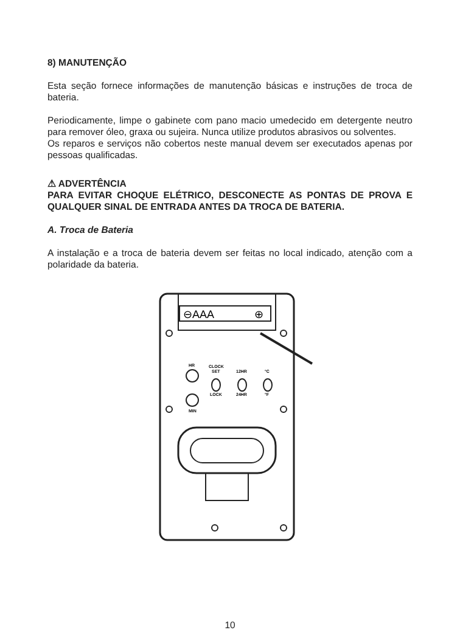8) MANUTENÇÃO
Esta seção fornece informações de manutenção básicas e instruções de troca de bateria.
Periodicamente, limpe o gabinete com pano macio umedecido em detergente neutro para remover óleo, graxa ou sujeira. Nunca utilize produtos abrasivos ou solventes.
Os reparos e serviços não cobertos neste manual devem ser executados apenas por pessoas qualificadas.
⚠ ADVERTÊNCIA
PARA EVITAR CHOQUE ELÉTRICO, DESCONECTE AS PONTAS DE PROVA E QUALQUER SINAL DE ENTRADA ANTES DA TROCA DE BATERIA.
A. Troca de Bateria
A instalação e a troca de bateria devem ser feitas no local indicado, atenção com a polaridade da bateria.
⊖AAA
⊕
HR
MIN
CLOCK
SET
LOCK
12HR
24HR
°C
°F
10